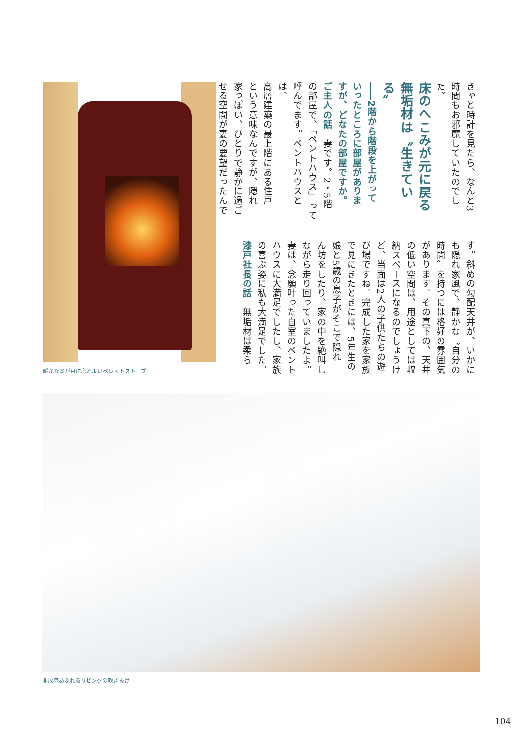暖かな炎が目に心地よいペレットストーブ
きゃと時計を見たら、なんと3
時間もお邪魔していたのでし
た。
床のへこみが元に戻る
無垢材は〝生きている〟
――2階から階段を上がって
いったところに部屋がありま
すが、どなたの部屋ですか。
ご主人の話　妻です。2・5階
の部屋で、「ペントハウス」って
呼んでます。ペントハウスとは、
高層建築の最上階にある住戸
という意味なんですが、隠れ
家っぽい、ひとりで静かに過ご
せる空間が妻の要望だったんで
す。斜めの勾配天井が、いかに
も隠れ家風で、静かな〝自分の
時間〟を持つには格好の雰囲気
があります。その真下の、天井
の低い空間は、用途としては収
納スペースになるのでしょうけ
ど、当面は2人の子供たちの遊
び場ですね。完成した家を家族
で見にきたときには、5年生の
娘と5歳の息子がそこで隠れ
ん坊をしたり、家の中を絶叫し
ながら走り回っていましたよ。
妻は、念願叶った自室のペント
ハウスに大満足でしたし、家族
の喜ぶ姿に私も大満足でした。
漆戸社長の話　無垢材は柔ら
開放感あふれるリビングの吹き抜け
104